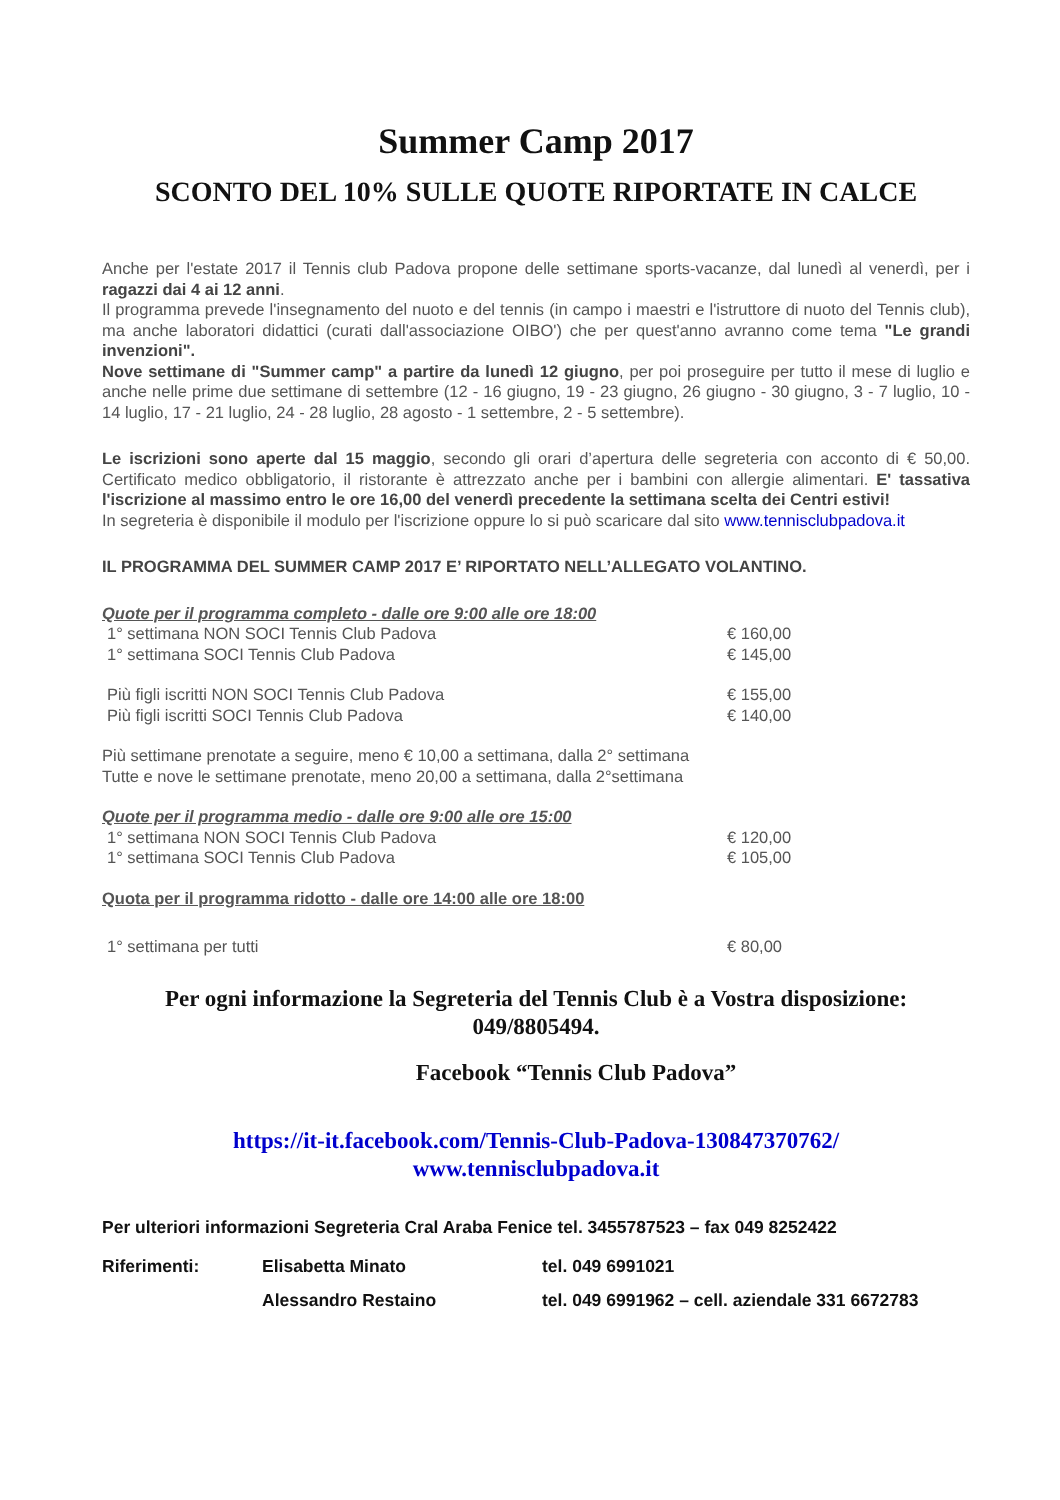Summer Camp 2017
SCONTO DEL 10% SULLE QUOTE RIPORTATE IN CALCE
Anche per l'estate 2017 il Tennis club Padova propone delle settimane sports-vacanze, dal lunedì al venerdì, per i ragazzi dai 4 ai 12 anni.
Il programma prevede l'insegnamento del nuoto e del tennis (in campo i maestri e l'istruttore di nuoto del Tennis club), ma anche laboratori didattici (curati dall'associazione OIBO') che per quest'anno avranno come tema "Le grandi invenzioni".
Nove settimane di "Summer camp" a partire da lunedì 12 giugno, per poi proseguire per tutto il mese di luglio e anche nelle prime due settimane di settembre (12 - 16 giugno, 19 - 23 giugno, 26 giugno - 30 giugno, 3 - 7 luglio, 10 - 14 luglio, 17 - 21 luglio, 24 - 28 luglio, 28 agosto - 1 settembre, 2 - 5 settembre).
Le iscrizioni sono aperte dal 15 maggio, secondo gli orari d’apertura delle segreteria con acconto di € 50,00. Certificato medico obbligatorio, il ristorante è attrezzato anche per i bambini con allergie alimentari. E' tassativa l'iscrizione al massimo entro le ore 16,00 del venerdì precedente la settimana scelta dei Centri estivi!
In segreteria è disponibile il modulo per l'iscrizione oppure lo si può scaricare dal sito www.tennisclubpadova.it
IL PROGRAMMA DEL SUMMER CAMP 2017 E’ RIPORTATO NELL’ALLEGATO VOLANTINO.
Quote per il programma completo - dalle ore 9:00 alle ore 18:00
| 1° settimana NON SOCI Tennis Club Padova | € 160,00 |
| 1° settimana SOCI Tennis Club Padova | € 145,00 |
| Più figli iscritti NON SOCI Tennis Club Padova | € 155,00 |
| Più figli iscritti SOCI Tennis Club Padova | € 140,00 |
Più settimane prenotate a seguire, meno € 10,00 a settimana, dalla 2° settimana
Tutte e nove le settimane prenotate, meno 20,00 a settimana, dalla 2°settimana
Quote per il programma medio - dalle ore 9:00 alle ore 15:00
| 1° settimana NON SOCI Tennis Club Padova | € 120,00 |
| 1° settimana SOCI Tennis Club Padova | € 105,00 |
Quota per il programma ridotto - dalle ore 14:00 alle ore 18:00
| 1° settimana per tutti | € 80,00 |
Per ogni informazione la Segreteria del Tennis Club è a Vostra disposizione:
049/8805494.
Facebook “Tennis Club Padova”
https://it-it.facebook.com/Tennis-Club-Padova-130847370762/
www.tennisclubpadova.it
Per ulteriori informazioni Segreteria Cral Araba Fenice tel. 3455787523 – fax 049 8252422
| Riferimenti: | Elisabetta Minato | tel. 049 6991021 |
| | Alessandro Restaino | tel. 049 6991962 – cell. aziendale 331 6672783 |